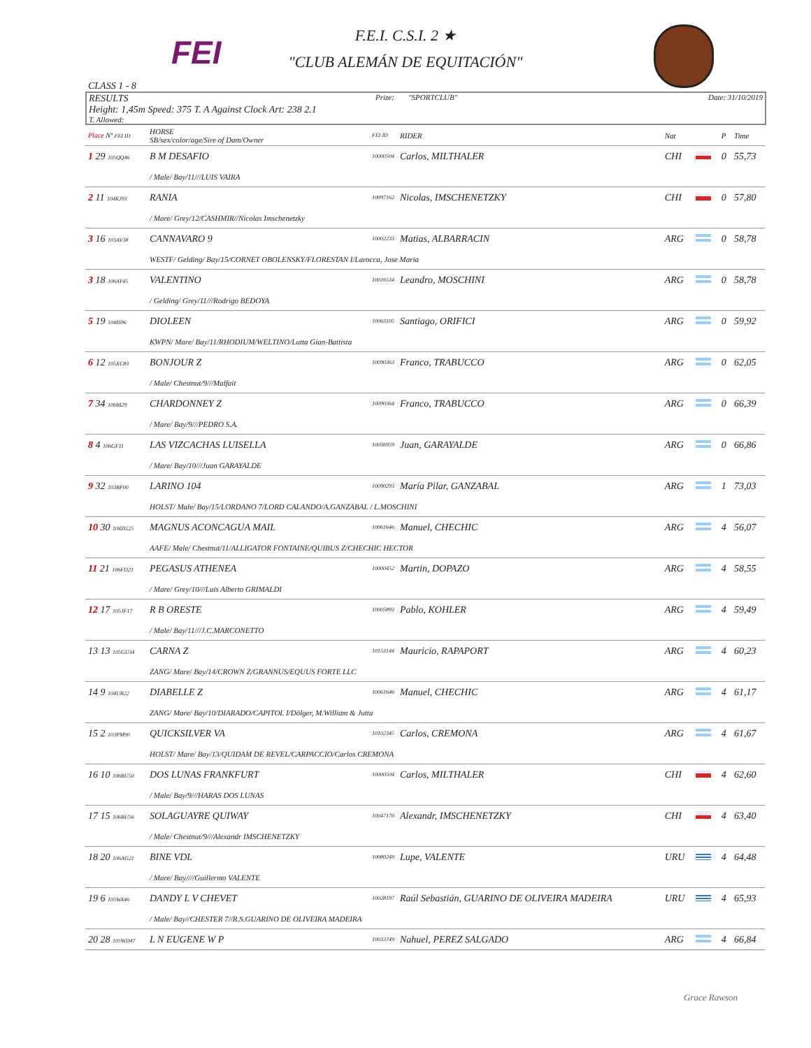FEI
F.E.I. C.S.I. 2 ★
"CLUB ALEMÁN DE EQUITACIÓN"
CLASS 1 - 8
RESULTS Prize: "SPORTCLUB" Date: 31/10/2019
Height: 1,45m Speed: 375 T. A Against Clock Art: 238 2.1
T. Allowed:
| Place Nº FEI ID | HORSE SB/sex/color/age/Sire of Dam/Owner | FEI ID | RIDER | Nat | | P | Time |
| --- | --- | --- | --- | --- | --- | --- | --- |
| 1 29 105QQ46 | B M DESAFIO | 10000504 | Carlos, MILTHALER | CHI | | 0 | 55,73 |
| | / Male/ Bay/11///LUIS VAIRA | | | | | | |
| 2 11 104KJ93 | RANIA | 10097162 | Nicolas, IMSCHENETZKY | CHI | | 0 | 57,80 |
| | / Mare/ Grey/12/CASHMIR//Nicolas Imschenetzky | | | | | | |
| 3 16 103AV38 | CANNAVARO 9 | 10002233 | Matias, ALBARRACIN | ARG | | 0 | 58,78 |
| | WESTF/ Gelding/ Bay/15/CORNET OBOLENSKY/FLORESTAN I/Larocca, Jose Maria | | | | | | |
| 3 18 106AY45 | VALENTINO | 10016534 | Leandro, MOSCHINI | ARG | | 0 | 58,78 |
| | / Gelding/ Grey/11///Rodrigo BEDOYA | | | | | | |
| 5 19 104IS96 | DIOLEEN | 10063105 | Santiago, ORIFICI | ARG | | 0 | 59,92 |
| | KWPN/ Mare/ Bay/11/RHODIUM/WELTINO/Lutta Gian-Battista | | | | | | |
| 6 12 105XC83 | BONJOUR Z | 10090363 | Franco, TRABUCCO | ARG | | 0 | 62,05 |
| | / Male/ Chestnut/9///Malfait | | | | | | |
| 7 34 106BI29 | CHARDONNEY Z | 10090364 | Franco, TRABUCCO | ARG | | 0 | 66,39 |
| | / Mare/ Bay/9///PEDRO S.A. | | | | | | |
| 8 4 106GF11 | LAS VIZCACHAS LUISELLA | 10036959 | Juan, GARAYALDE | ARG | | 0 | 66,86 |
| | / Mare/ Bay/10///Juan GARAYALDE | | | | | | |
| 9 32 103BF00 | LARINO 104 | 10090293 | María Pilar, GANZABAL | ARG | | 1 | 73,03 |
| | HOLST/ Male/ Bay/15/LORDANO 7/LORD CALANDO/A.GANZABAL / L.MOSCHINI | | | | | | |
| 10 30 104ZG25 | MAGNUS ACONCAGUA MAIL | 10061646 | Manuel, CHECHIC | ARG | | 4 | 56,07 |
| | AAFE/ Male/ Chestnut/11/ALLIGATOR FONTAINE/QUIBUS Z/CHECHIC HECTOR | | | | | | |
| 11 21 106FD21 | PEGASUS ATHENEA | 10000452 | Martin, DOPAZO | ARG | | 4 | 58,55 |
| | / Mare/ Grey/10///Luis Alberto GRIMALDI | | | | | | |
| 12 17 105JF17 | R B ORESTE | 10005893 | Pablo, KOHLER | ARG | | 4 | 59,49 |
| | / Male/ Bay/11///J.C.MARCONETTO | | | | | | |
| 13 13 105GU34 | CARNA Z | 10153144 | Mauricio, RAPAPORT | ARG | | 4 | 60,23 |
| | ZANG/ Mare/ Bay/14/CROWN Z/GRANNUS/EQUUS FORTE LLC | | | | | | |
| 14 9 104UB22 | DIABELLE Z | 10061646 | Manuel, CHECHIC | ARG | | 4 | 61,17 |
| | ZANG/ Mare/ Bay/10/DIARADO/CAPITOL I/Dölger, M.William & Jutta | | | | | | |
| 15 2 103PM90 | QUICKSILVER VA | 10102345 | Carlos, CREMONA | ARG | | 4 | 61,67 |
| | HOLST/ Mare/ Bay/13/QUIDAM DE REVEL/CARPACCIO/Carlos CREMONA | | | | | | |
| 16 10 106BU50 | DOS LUNAS FRANKFURT | 10000504 | Carlos, MILTHALER | CHI | | 4 | 62,60 |
| | / Male/ Bay/9///HARAS DOS LUNAS | | | | | | |
| 17 15 106BU56 | SOLAGUAYRE QUIWAY | 10047170 | Alexandr, IMSCHENETZKY | CHI | | 4 | 63,40 |
| | / Male/ Chestnut/9///Alexandr IMSCHENETZKY | | | | | | |
| 18 20 106AG21 | BINE VDL | 10080249 | Lupe, VALENTE | URU | | 4 | 64,48 |
| | / Mare/ Bay////Guillermo VALENTE | | | | | | |
| 19 6 105WA46 | DANDY L V CHEVET | 10028197 | Raúl Sebastián, GUARINO DE OLIVEIRA MADEIRA | URU | | 4 | 65,93 |
| | / Male/ Bay//CHESTER 7//R.S.GUARINO DE OLIVEIRA MADEIRA | | | | | | |
| 20 28 105WD47 | L N EUGENE W P | 10033749 | Nahuel, PEREZ SALGADO | ARG | | 4 | 66,84 |
Grace Rawson